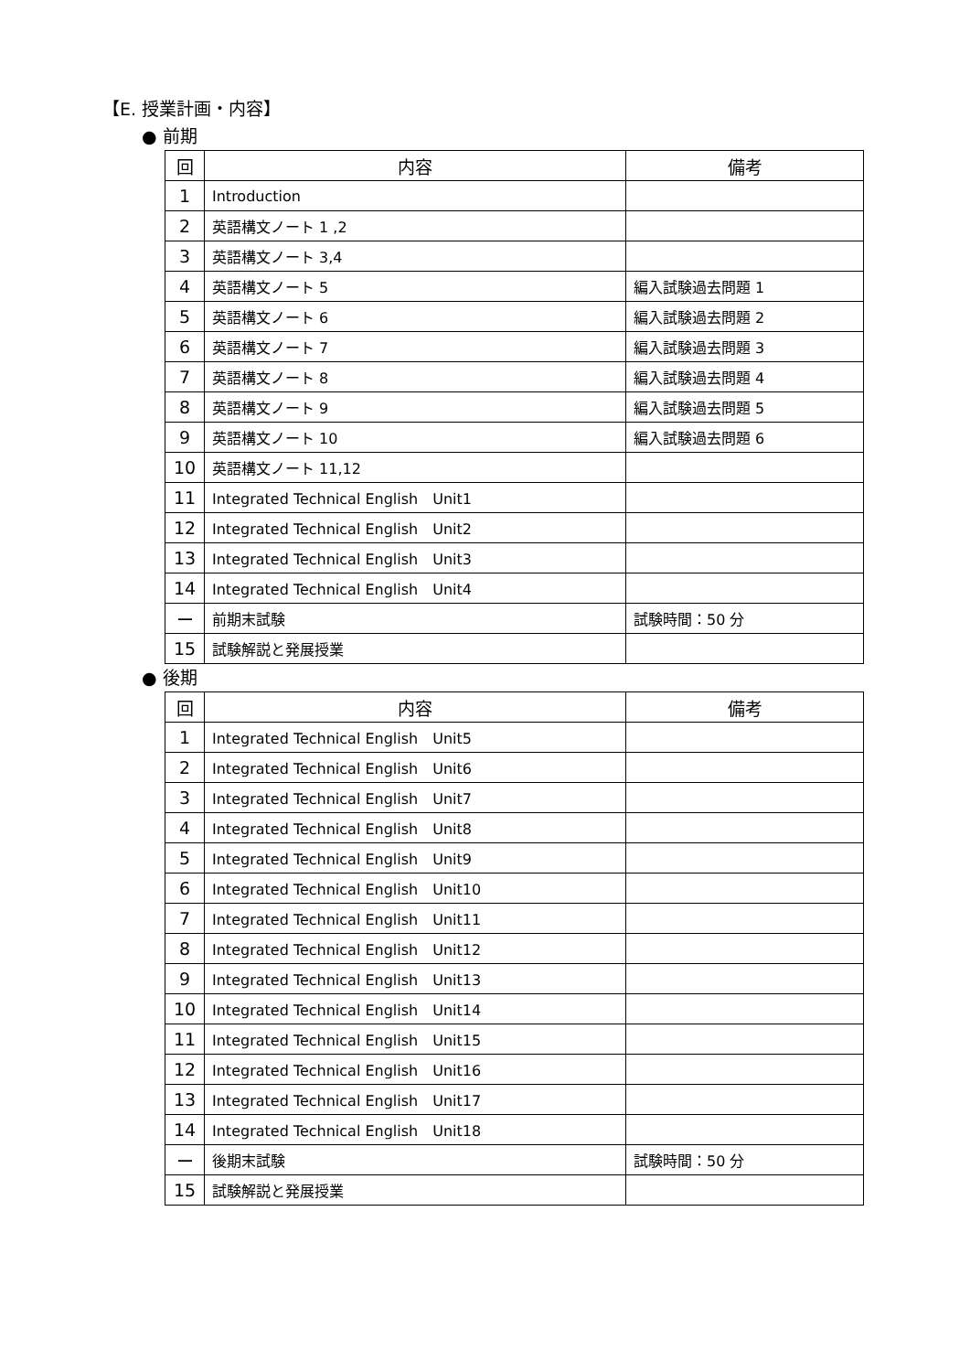【E. 授業計画・内容】
● 前期
| 回 | 内容 | 備考 |
| --- | --- | --- |
| 1 | Introduction | |
| 2 | 英語構文ノート 1 ,2 | |
| 3 | 英語構文ノート 3,4 | |
| 4 | 英語構文ノート 5 | 編入試験過去問題 1 |
| 5 | 英語構文ノート 6 | 編入試験過去問題 2 |
| 6 | 英語構文ノート 7 | 編入試験過去問題 3 |
| 7 | 英語構文ノート 8 | 編入試験過去問題 4 |
| 8 | 英語構文ノート 9 | 編入試験過去問題 5 |
| 9 | 英語構文ノート 10 | 編入試験過去問題 6 |
| 10 | 英語構文ノート 11,12 | |
| 11 | Integrated Technical English Unit1 | |
| 12 | Integrated Technical English Unit2 | |
| 13 | Integrated Technical English Unit3 | |
| 14 | Integrated Technical English Unit4 | |
| ー | 前期末試験 | 試験時間：50 分 |
| 15 | 試験解説と発展授業 | |
● 後期
| 回 | 内容 | 備考 |
| --- | --- | --- |
| 1 | Integrated Technical English Unit5 | |
| 2 | Integrated Technical English Unit6 | |
| 3 | Integrated Technical English Unit7 | |
| 4 | Integrated Technical English Unit8 | |
| 5 | Integrated Technical English Unit9 | |
| 6 | Integrated Technical English Unit10 | |
| 7 | Integrated Technical English Unit11 | |
| 8 | Integrated Technical English Unit12 | |
| 9 | Integrated Technical English Unit13 | |
| 10 | Integrated Technical English Unit14 | |
| 11 | Integrated Technical English Unit15 | |
| 12 | Integrated Technical English Unit16 | |
| 13 | Integrated Technical English Unit17 | |
| 14 | Integrated Technical English Unit18 | |
| ー | 後期末試験 | 試験時間：50 分 |
| 15 | 試験解説と発展授業 | |